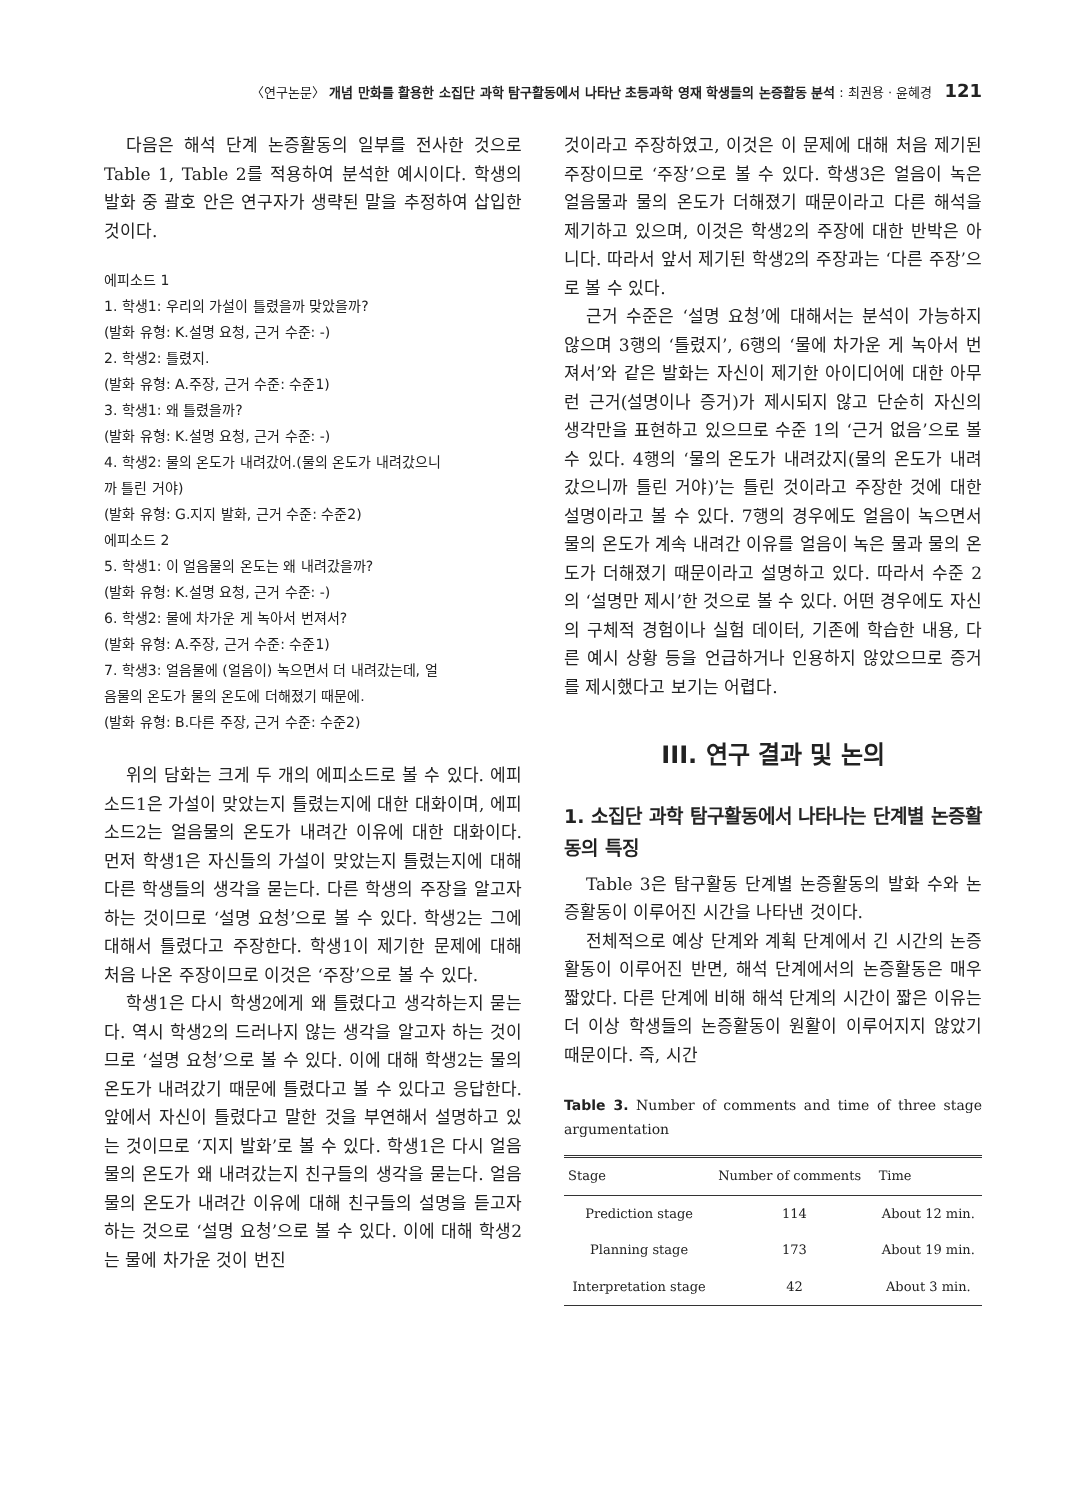〈연구논문〉 개념 만화를 활용한 소집단 과학 탐구활동에서 나타난 초등과학 영재 학생들의 논증활동 분석 : 최권용 · 윤혜경 121
다음은 해석 단계 논증활동의 일부를 전사한 것으로 Table 1, Table 2를 적용하여 분석한 예시이다. 학생의 발화 중 괄호 안은 연구자가 생략된 말을 추정하여 삽입한 것이다.
에피소드 1
1. 학생1: 우리의 가설이 틀렸을까 맞았을까?
(발화 유형: K.설명 요청, 근거 수준: -)
2. 학생2: 틀렸지.
(발화 유형: A.주장, 근거 수준: 수준1)
3. 학생1: 왜 틀렸을까?
(발화 유형: K.설명 요청, 근거 수준: -)
4. 학생2: 물의 온도가 내려갔어.(물의 온도가 내려갔으니
까 틀린 거야)
(발화 유형: G.지지 발화, 근거 수준: 수준2)
에피소드 2
5. 학생1: 이 얼음물의 온도는 왜 내려갔을까?
(발화 유형: K.설명 요청, 근거 수준: -)
6. 학생2: 물에 차가운 게 녹아서 번져서?
(발화 유형: A.주장, 근거 수준: 수준1)
7. 학생3: 얼음물에 (얼음이) 녹으면서 더 내려갔는데, 얼
음물의 온도가 물의 온도에 더해졌기 때문에.
(발화 유형: B.다른 주장, 근거 수준: 수준2)
위의 담화는 크게 두 개의 에피소드로 볼 수 있다. 에피소드1은 가설이 맞았는지 틀렸는지에 대한 대화이며, 에피소드2는 얼음물의 온도가 내려간 이유에 대한 대화이다. 먼저 학생1은 자신들의 가설이 맞았는지 틀렸는지에 대해 다른 학생들의 생각을 묻는다. 다른 학생의 주장을 알고자 하는 것이므로 ‘설명 요청’으로 볼 수 있다. 학생2는 그에 대해서 틀렸다고 주장한다. 학생1이 제기한 문제에 대해 처음 나온 주장이므로 이것은 ‘주장’으로 볼 수 있다.
학생1은 다시 학생2에게 왜 틀렸다고 생각하는지 묻는다. 역시 학생2의 드러나지 않는 생각을 알고자 하는 것이므로 ‘설명 요청’으로 볼 수 있다. 이에 대해 학생2는 물의 온도가 내려갔기 때문에 틀렸다고 볼 수 있다고 응답한다. 앞에서 자신이 틀렸다고 말한 것을 부연해서 설명하고 있는 것이므로 ‘지지 발화’로 볼 수 있다. 학생1은 다시 얼음물의 온도가 왜 내려갔는지 친구들의 생각을 묻는다. 얼음물의 온도가 내려간 이유에 대해 친구들의 설명을 듣고자 하는 것으로 ‘설명 요청’으로 볼 수 있다. 이에 대해 학생2는 물에 차가운 것이 번진
것이라고 주장하였고, 이것은 이 문제에 대해 처음 제기된 주장이므로 ‘주장’으로 볼 수 있다. 학생3은 얼음이 녹은 얼음물과 물의 온도가 더해졌기 때문이라고 다른 해석을 제기하고 있으며, 이것은 학생2의 주장에 대한 반박은 아니다. 따라서 앞서 제기된 학생2의 주장과는 ‘다른 주장’으로 볼 수 있다.
근거 수준은 ‘설명 요청’에 대해서는 분석이 가능하지 않으며 3행의 ‘틀렸지’, 6행의 ‘물에 차가운 게 녹아서 번져서’와 같은 발화는 자신이 제기한 아이디어에 대한 아무런 근거(설명이나 증거)가 제시되지 않고 단순히 자신의 생각만을 표현하고 있으므로 수준 1의 ‘근거 없음’으로 볼 수 있다. 4행의 ‘물의 온도가 내려갔지(물의 온도가 내려갔으니까 틀린 거야)’는 틀린 것이라고 주장한 것에 대한 설명이라고 볼 수 있다. 7행의 경우에도 얼음이 녹으면서 물의 온도가 계속 내려간 이유를 얼음이 녹은 물과 물의 온도가 더해졌기 때문이라고 설명하고 있다. 따라서 수준 2의 ‘설명만 제시’한 것으로 볼 수 있다. 어떤 경우에도 자신의 구체적 경험이나 실험 데이터, 기존에 학습한 내용, 다른 예시 상황 등을 언급하거나 인용하지 않았으므로 증거를 제시했다고 보기는 어렵다.
III. 연구 결과 및 논의
1. 소집단 과학 탐구활동에서 나타나는 단계별 논증활동의 특징
Table 3은 탐구활동 단계별 논증활동의 발화 수와 논증활동이 이루어진 시간을 나타낸 것이다.
전체적으로 예상 단계와 계획 단계에서 긴 시간의 논증활동이 이루어진 반면, 해석 단계에서의 논증활동은 매우 짧았다. 다른 단계에 비해 해석 단계의 시간이 짧은 이유는 더 이상 학생들의 논증활동이 원활이 이루어지지 않았기 때문이다. 즉, 시간
Table 3. Number of comments and time of three stage argumentation
| Stage | Number of comments | Time |
| --- | --- | --- |
| Prediction stage | 114 | About 12 min. |
| Planning stage | 173 | About 19 min. |
| Interpretation stage | 42 | About 3 min. |